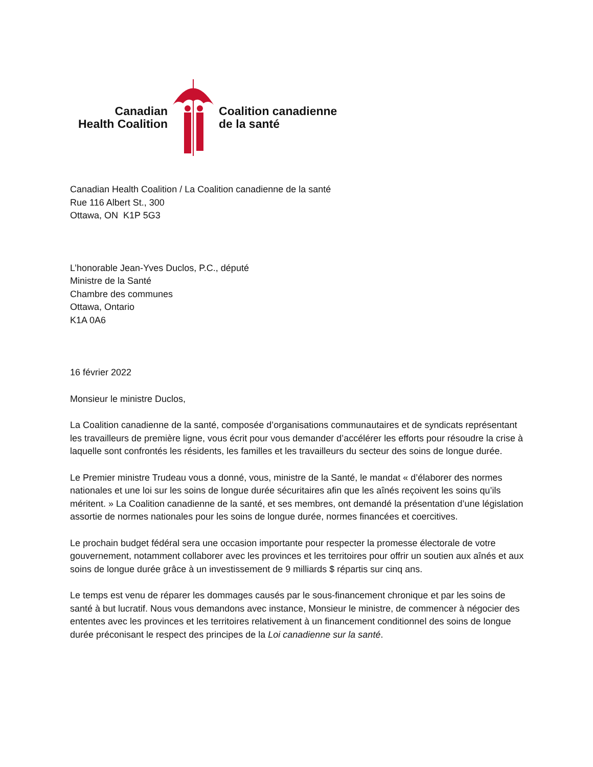Canadian
Health Coalition
Coalition canadienne
de la santé
Canadian Health Coalition / La Coalition canadienne de la santé
Rue 116 Albert St., 300
Ottawa, ON K1P 5G3
L’honorable Jean-Yves Duclos, P.C., député
Ministre de la Santé
Chambre des communes
Ottawa, Ontario
K1A 0A6
16 février 2022
Monsieur le ministre Duclos,
La Coalition canadienne de la santé, composée d’organisations communautaires et de syndicats représentant les travailleurs de première ligne, vous écrit pour vous demander d’accélérer les efforts pour résoudre la crise à laquelle sont confrontés les résidents, les familles et les travailleurs du secteur des soins de longue durée.
Le Premier ministre Trudeau vous a donné, vous, ministre de la Santé, le mandat « d’élaborer des normes nationales et une loi sur les soins de longue durée sécuritaires afin que les aînés reçoivent les soins qu’ils méritent. » La Coalition canadienne de la santé, et ses membres, ont demandé la présentation d’une législation assortie de normes nationales pour les soins de longue durée, normes financées et coercitives.
Le prochain budget fédéral sera une occasion importante pour respecter la promesse électorale de votre gouvernement, notamment collaborer avec les provinces et les territoires pour offrir un soutien aux aînés et aux soins de longue durée grâce à un investissement de 9 milliards $ répartis sur cinq ans.
Le temps est venu de réparer les dommages causés par le sous-financement chronique et par les soins de santé à but lucratif. Nous vous demandons avec instance, Monsieur le ministre, de commencer à négocier des ententes avec les provinces et les territoires relativement à un financement conditionnel des soins de longue durée préconisant le respect des principes de la Loi canadienne sur la santé.